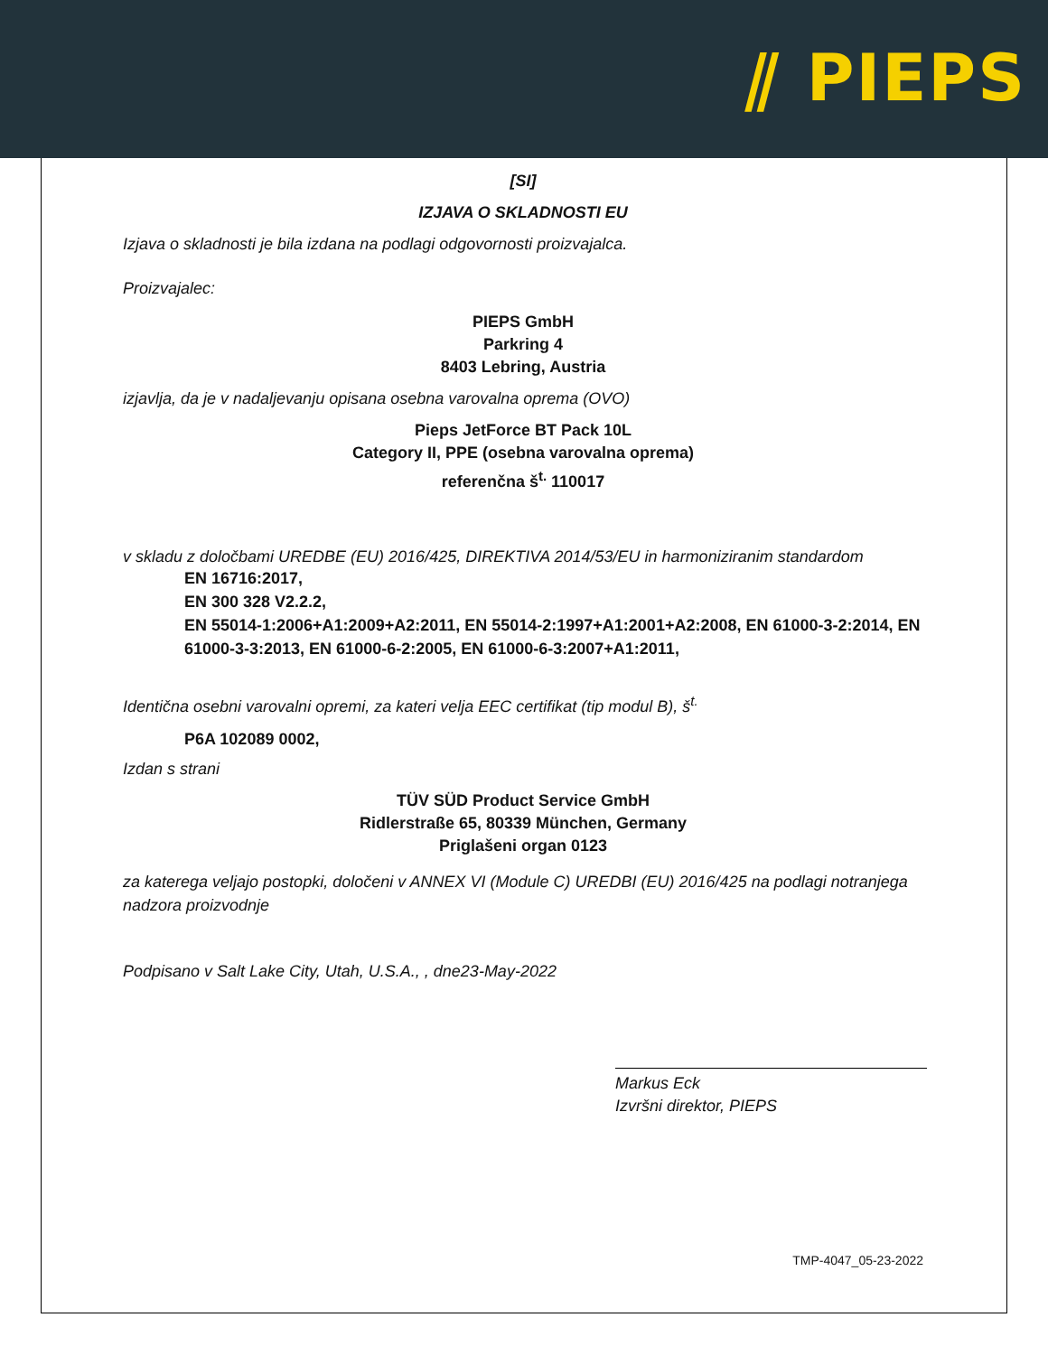⫽ PIEPS
[SI]
IZJAVA O SKLADNOSTI EU
Izjava o skladnosti je bila izdana na podlagi odgovornosti proizvajalca.
Proizvajalec:
PIEPS GmbH
Parkring 4
8403 Lebring, Austria
izjavlja, da je v nadaljevanju opisana osebna varovalna oprema (OVO)
Pieps JetForce BT Pack 10L
Category II, PPE (osebna varovalna oprema)
referenčna š<sup>t.</sup> 110017
v skladu z določbami UREDBE (EU) 2016/425, DIREKTIVA 2014/53/EU in harmoniziranim standardom
EN 16716:2017,
EN 300 328 V2.2.2,
EN 55014-1:2006+A1:2009+A2:2011, EN 55014-2:1997+A1:2001+A2:2008, EN 61000-3-2:2014, EN 61000-3-3:2013, EN 61000-6-2:2005, EN 61000-6-3:2007+A1:2011,
Identična osebni varovalni opremi, za kateri velja EEC certifikat (tip modul B), š<sup>t.</sup>
P6A 102089 0002,
Izdan s strani
TÜV SÜD Product Service GmbH
Ridlerstraße 65, 80339 München, Germany
Priglašeni organ 0123
za katerega veljajo postopki, določeni v ANNEX VI (Module C) UREDBI (EU) 2016/425 na podlagi notranjega nadzora proizvodnje
Podpisano v Salt Lake City, Utah, U.S.A., , dne23-May-2022
Markus Eck
Izvršni direktor, PIEPS
TMP-4047_05-23-2022